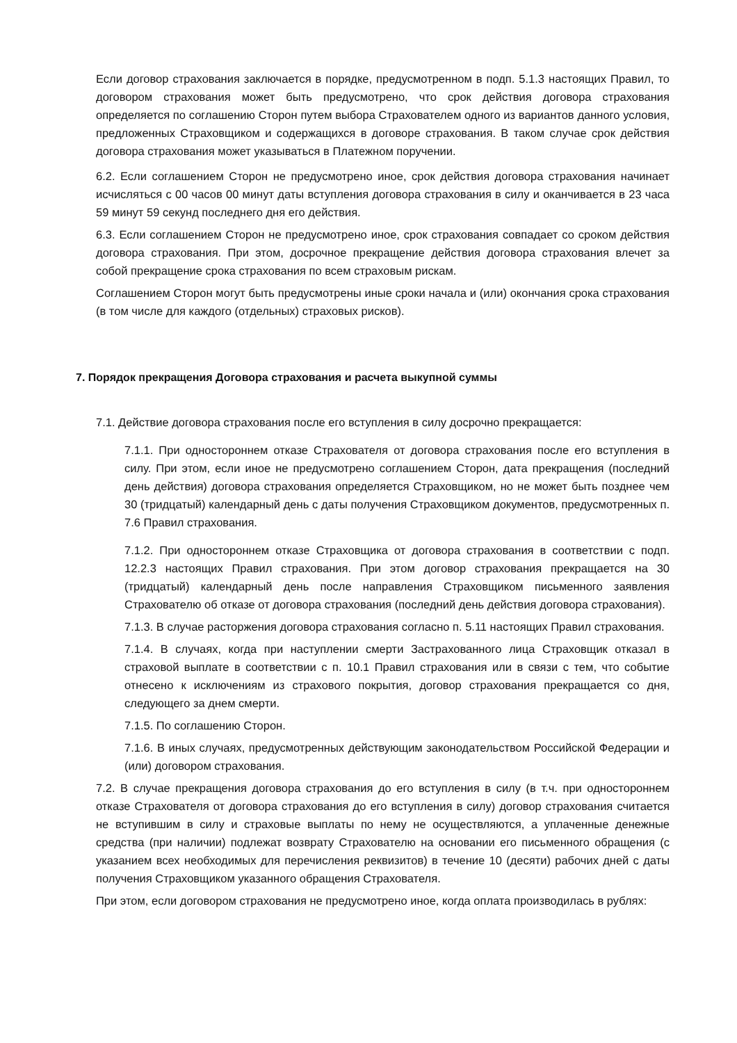Если договор страхования заключается в порядке, предусмотренном в подп. 5.1.3 настоящих Правил, то договором страхования может быть предусмотрено, что срок действия договора страхования определяется по соглашению Сторон путем выбора Страхователем одного из вариантов данного условия, предложенных Страховщиком и содержащихся в договоре страхования. В таком случае срок действия договора страхования может указываться в Платежном поручении.
6.2. Если соглашением Сторон не предусмотрено иное, срок действия договора страхования начинает исчисляться с 00 часов 00 минут даты вступления договора страхования в силу и оканчивается в 23 часа 59 минут 59 секунд последнего дня его действия.
6.3. Если соглашением Сторон не предусмотрено иное, срок страхования совпадает со сроком действия договора страхования. При этом, досрочное прекращение действия договора страхования влечет за собой прекращение срока страхования по всем страховым рискам.
Соглашением Сторон могут быть предусмотрены иные сроки начала и (или) окончания срока страхования (в том числе для каждого (отдельных) страховых рисков).
7. Порядок прекращения Договора страхования и расчета выкупной суммы
7.1. Действие договора страхования после его вступления в силу досрочно прекращается:
7.1.1. При одностороннем отказе Страхователя от договора страхования после его вступления в силу. При этом, если иное не предусмотрено соглашением Сторон, дата прекращения (последний день действия) договора страхования определяется Страховщиком, но не может быть позднее чем 30 (тридцатый) календарный день с даты получения Страховщиком документов, предусмотренных п. 7.6 Правил страхования.
7.1.2. При одностороннем отказе Страховщика от договора страхования в соответствии с подп. 12.2.3 настоящих Правил страхования. При этом договор страхования прекращается на 30 (тридцатый) календарный день после направления Страховщиком письменного заявления Страхователю об отказе от договора страхования (последний день действия договора страхования).
7.1.3. В случае расторжения договора страхования согласно п. 5.11 настоящих Правил страхования.
7.1.4. В случаях, когда при наступлении смерти Застрахованного лица Страховщик отказал в страховой выплате в соответствии с п. 10.1 Правил страхования или в связи с тем, что событие отнесено к исключениям из страхового покрытия, договор страхования прекращается со дня, следующего за днем смерти.
7.1.5. По соглашению Сторон.
7.1.6. В иных случаях, предусмотренных действующим законодательством Российской Федерации и (или) договором страхования.
7.2. В случае прекращения договора страхования до его вступления в силу (в т.ч. при одностороннем отказе Страхователя от договора страхования до его вступления в силу) договор страхования считается не вступившим в силу и страховые выплаты по нему не осуществляются, а уплаченные денежные средства (при наличии) подлежат возврату Страхователю на основании его письменного обращения (с указанием всех необходимых для перечисления реквизитов) в течение 10 (десяти) рабочих дней с даты получения Страховщиком указанного обращения Страхователя.
При этом, если договором страхования не предусмотрено иное, когда оплата производилась в рублях: